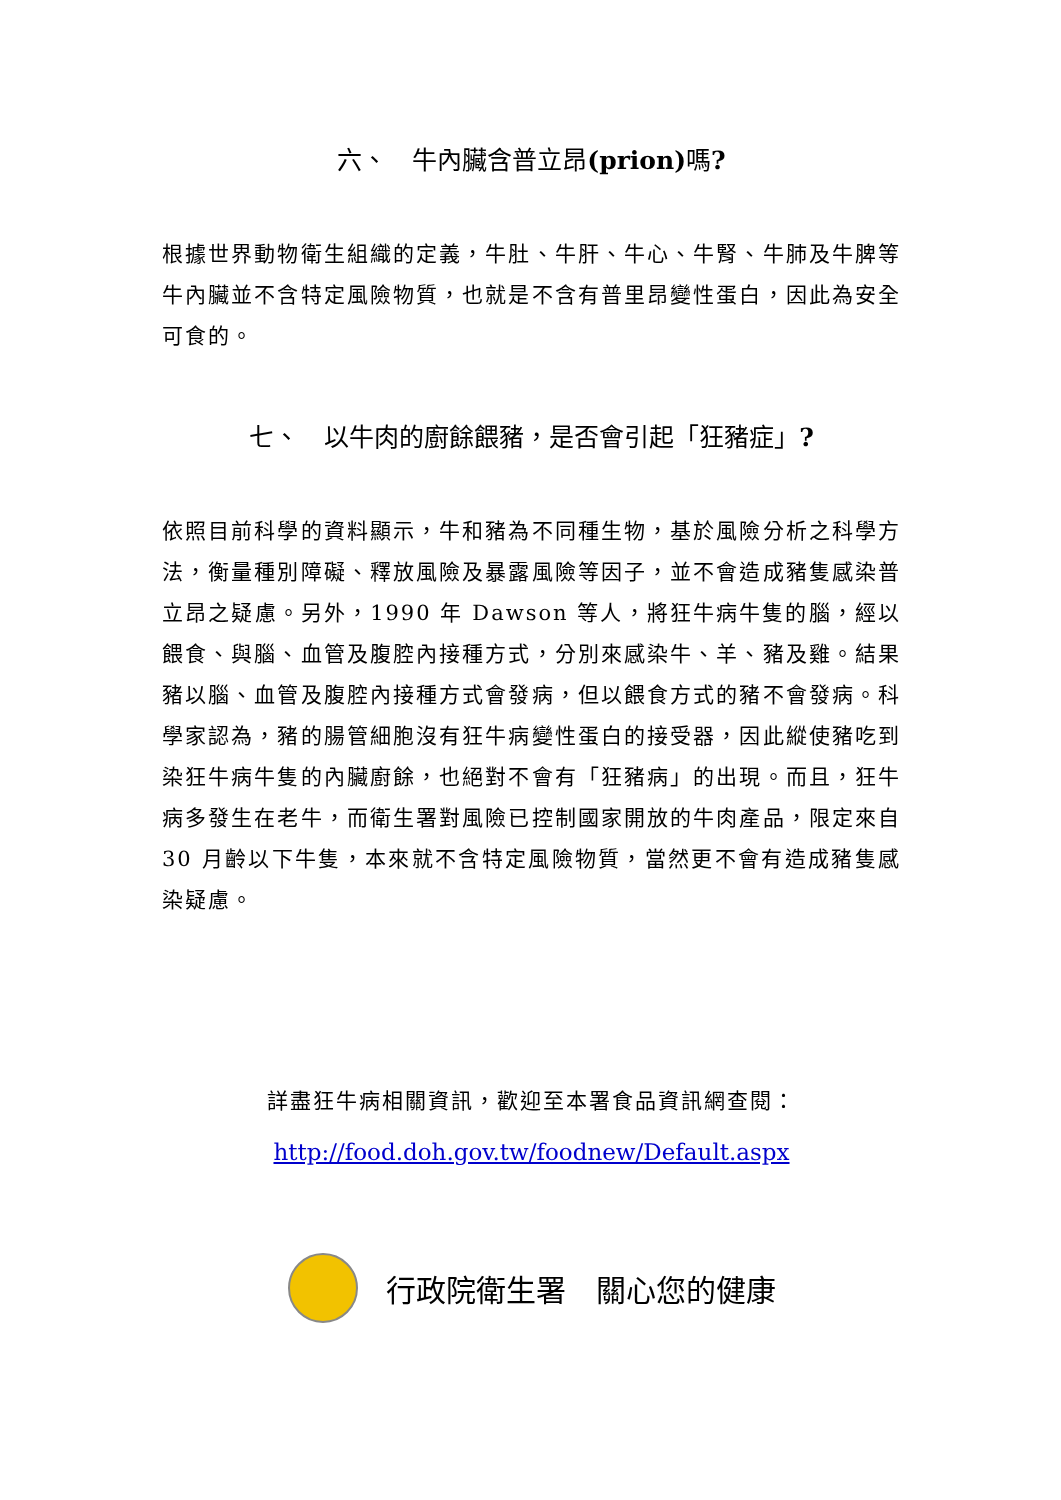六、　牛內臟含普立昂(prion) 嗎?
根據世界動物衛生組織的定義，牛肚、牛肝、牛心、牛腎、牛肺及牛脾等牛內臟並不含特定風險物質，也就是不含有普里昂變性蛋白，因此為安全可食的。
七、　以牛肉的廚餘餵豬，是否會引起「狂豬症」?
依照目前科學的資料顯示，牛和豬為不同種生物，基於風險分析之科學方法，衡量種別障礙、釋放風險及暴露風險等因子，並不會造成豬隻感染普立昂之疑慮。另外，1990 年 Dawson 等人，將狂牛病牛隻的腦，經以餵食、與腦、血管及腹腔內接種方式，分別來感染牛、羊、豬及雞。結果豬以腦、血管及腹腔內接種方式會發病，但以餵食方式的豬不會發病。科學家認為，豬的腸管細胞沒有狂牛病變性蛋白的接受器，因此縱使豬吃到染狂牛病牛隻的內臟廚餘，也絕對不會有「狂豬病」的出現。而且，狂牛病多發生在老牛，而衛生署對風險已控制國家開放的牛肉產品，限定來自 30 月齡以下牛隻，本來就不含特定風險物質，當然更不會有造成豬隻感染疑慮。
詳盡狂牛病相關資訊，歡迎至本署食品資訊網查閱：
http://food.doh.gov.tw/foodnew/Default.aspx
行政院衛生署　關心您的健康